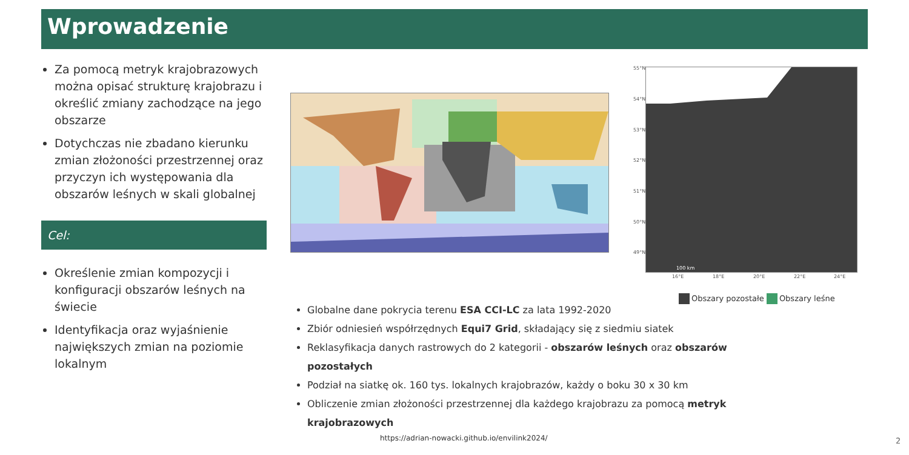Wprowadzenie
Za pomocą metryk krajobrazowych można opisać strukturę krajobrazu i określić zmiany zachodzące na jego obszarze
Dotychczas nie zbadano kierunku zmian złożoności przestrzennej oraz przyczyn ich występowania dla obszarów leśnych w skali globalnej
Cel:
Określenie zmian kompozycji i konfiguracji obszarów leśnych na świecie
Identyfikacja oraz wyjaśnienie największych zmian na poziomie lokalnym
55°N
54°N
53°N
52°N
51°N
50°N
49°N
16°E 18°E 20°E 22°E 24°E
100 km
Obszary pozostałe Obszary leśne
Globalne dane pokrycia terenu ESA CCI-LC za lata 1992-2020
Zbiór odniesień współrzędnych Equi7 Grid, składający się z siedmiu siatek
Reklasyfikacja danych rastrowych do 2 kategorii - obszarów leśnych oraz obszarów pozostałych
Podział na siatkę ok. 160 tys. lokalnych krajobrazów, każdy o boku 30 x 30 km
Obliczenie zmian złożoności przestrzennej dla każdego krajobrazu za pomocą metryk krajobrazowych
https://adrian-nowacki.github.io/envilink2024/
2